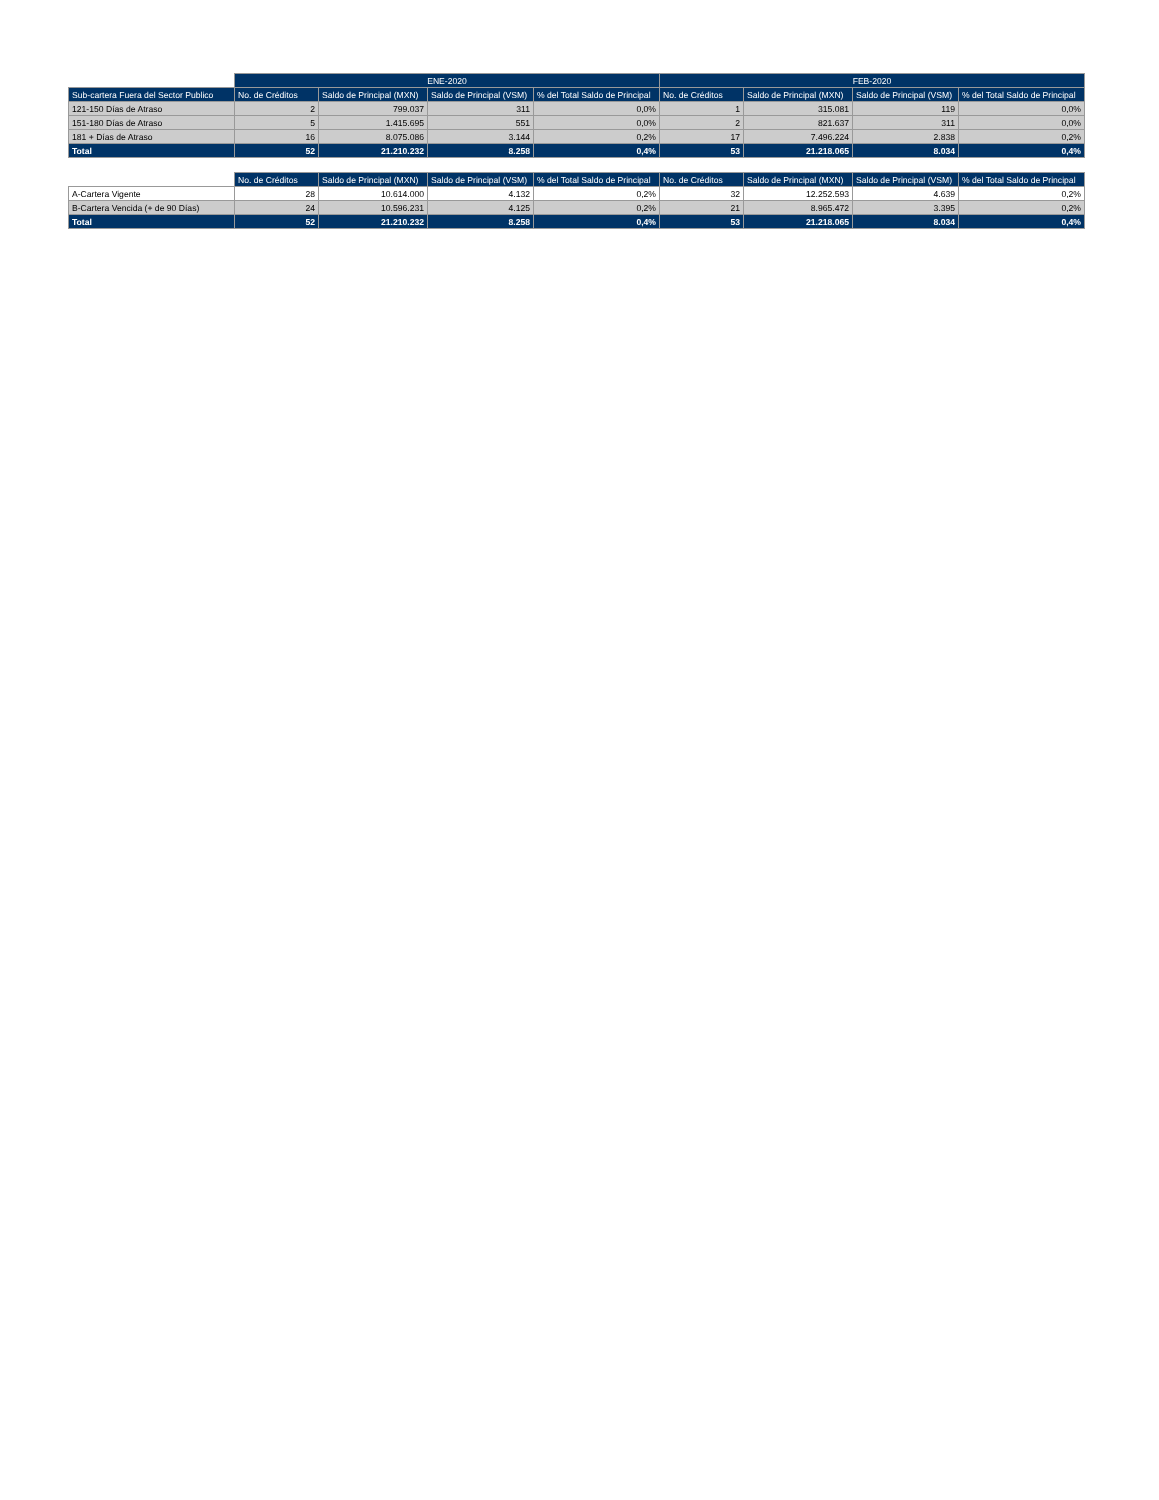| | ENE-2020 | | | | FEB-2020 | | | |
| --- | --- | --- | --- | --- | --- | --- | --- | --- |
| Sub-cartera Fuera del Sector Publico | No. de Créditos | Saldo de Principal (MXN) | Saldo de Principal (VSM) | % del Total Saldo de Principal | No. de Créditos | Saldo de Principal (MXN) | Saldo de Principal (VSM) | % del Total Saldo de Principal |
| 121-150 Días de Atraso | 2 | 799.037 | 311 | 0,0% | 1 | 315.081 | 119 | 0,0% |
| 151-180 Días de Atraso | 5 | 1.415.695 | 551 | 0,0% | 2 | 821.637 | 311 | 0,0% |
| 181 + Días de Atraso | 16 | 8.075.086 | 3.144 | 0,2% | 17 | 7.496.224 | 2.838 | 0,2% |
| Total | 52 | 21.210.232 | 8.258 | 0,4% | 53 | 21.218.065 | 8.034 | 0,4% |
| | No. de Créditos | Saldo de Principal (MXN) | Saldo de Principal (VSM) | % del Total Saldo de Principal | No. de Créditos | Saldo de Principal (MXN) | Saldo de Principal (VSM) | % del Total Saldo de Principal |
| --- | --- | --- | --- | --- | --- | --- | --- | --- |
| A-Cartera Vigente | 28 | 10.614.000 | 4.132 | 0,2% | 32 | 12.252.593 | 4.639 | 0,2% |
| B-Cartera Vencida (+ de 90 Días) | 24 | 10.596.231 | 4.125 | 0,2% | 21 | 8.965.472 | 3.395 | 0,2% |
| Total | 52 | 21.210.232 | 8.258 | 0,4% | 53 | 21.218.065 | 8.034 | 0,4% |